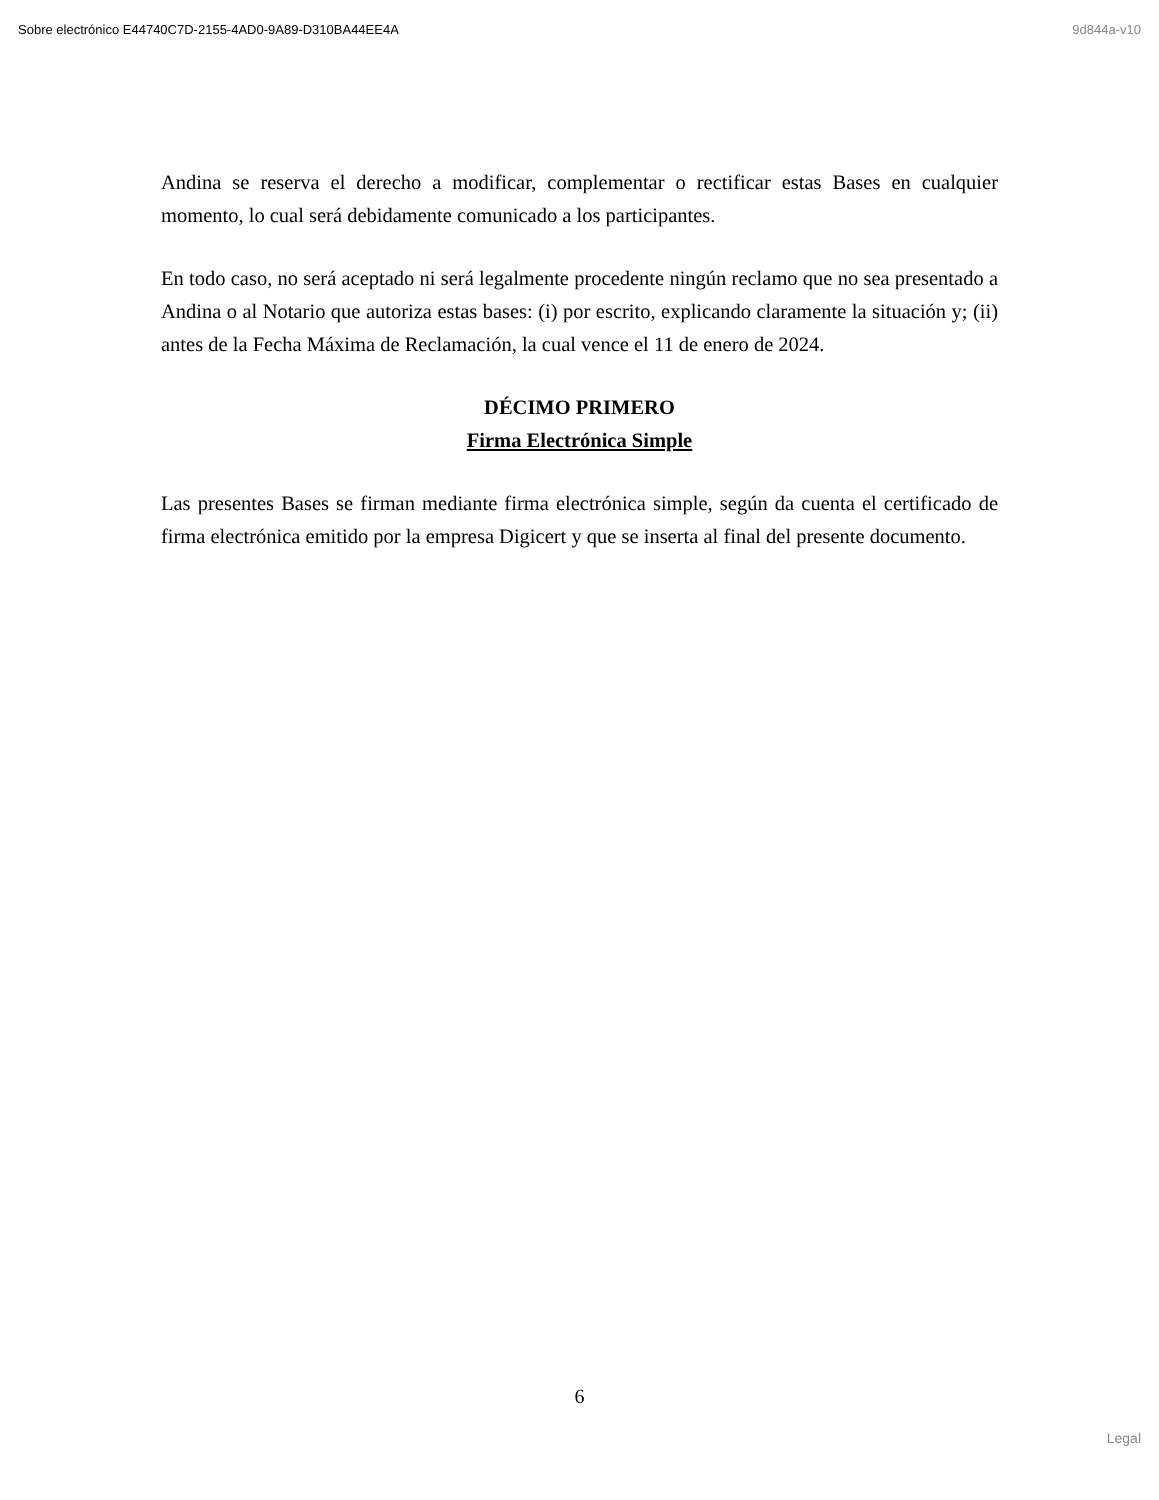Sobre electrónico E44740C7D-2155-4AD0-9A89-D310BA44EE4A 9d844a-v10
Andina se reserva el derecho a modificar, complementar o rectificar estas Bases en cualquier momento, lo cual será debidamente comunicado a los participantes.
En todo caso, no será aceptado ni será legalmente procedente ningún reclamo que no sea presentado a Andina o al Notario que autoriza estas bases: (i) por escrito, explicando claramente la situación y; (ii) antes de la Fecha Máxima de Reclamación, la cual vence el 11 de enero de 2024.
DÉCIMO PRIMERO
Firma Electrónica Simple
Las presentes Bases se firman mediante firma electrónica simple, según da cuenta el certificado de firma electrónica emitido por la empresa Digicert y que se inserta al final del presente documento.
6
Legal